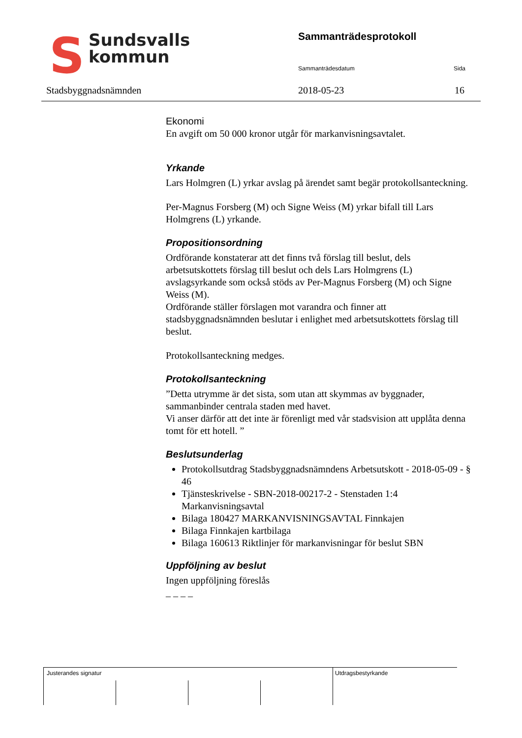SSundsvalls
kommun
Sammanträdesprotokoll
Sammanträdesdatum Sida
Stadsbyggnadsnämnden 2018-05-23 16
Ekonomi
En avgift om 50 000 kronor utgår för markanvisningsavtalet.
Yrkande
Lars Holmgren (L) yrkar avslag på ärendet samt begär protokollsanteckning.
Per-Magnus Forsberg (M) och Signe Weiss (M) yrkar bifall till Lars Holmgrens (L) yrkande.
Propositionsordning
Ordförande konstaterar att det finns två förslag till beslut, dels arbetsutskottets förslag till beslut och dels Lars Holmgrens (L) avslagsyrkande som också stöds av Per-Magnus Forsberg (M) och Signe Weiss (M).
Ordförande ställer förslagen mot varandra och finner att stadsbyggnadsnämnden beslutar i enlighet med arbetsutskottets förslag till beslut.
Protokollsanteckning medges.
Protokollsanteckning
”Detta utrymme är det sista, som utan att skymmas av byggnader, sammanbinder centrala staden med havet.
Vi anser därför att det inte är förenligt med vår stadsvision att upplåta denna tomt för ett hotell. ”
Beslutsunderlag
Protokollsutdrag Stadsbyggnadsnämndens Arbetsutskott - 2018-05-09 - § 46
Tjänsteskrivelse - SBN-2018-00217-2 - Stenstaden 1:4 Markanvisningsavtal
Bilaga 180427 MARKANVISNINGSAVTAL Finnkajen
Bilaga Finnkajen kartbilaga
Bilaga 160613 Riktlinjer för markanvisningar för beslut SBN
Uppföljning av beslut
Ingen uppföljning föreslås
_ _ _ _
Justerandes signatur Utdragsbestyrkande